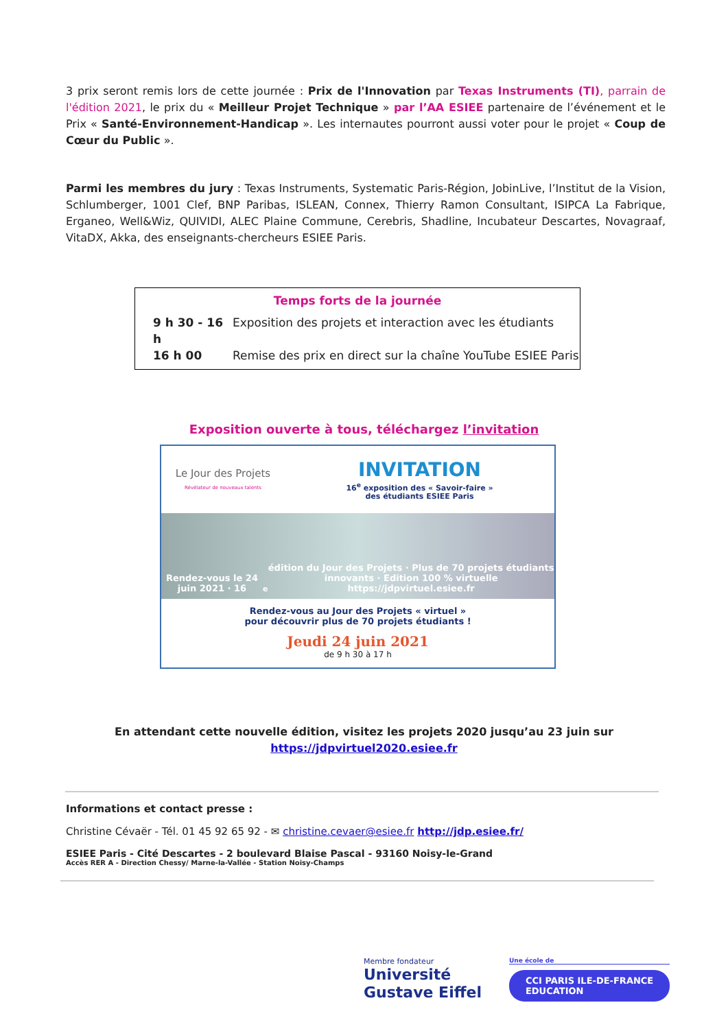3 prix seront remis lors de cette journée : Prix de l'Innovation par Texas Instruments (TI), parrain de l'édition 2021, le prix du « Meilleur Projet Technique » par l’AA ESIEE partenaire de l’événement et le Prix « Santé-Environnement-Handicap ». Les internautes pourront aussi voter pour le projet « Coup de Cœur du Public ».
Parmi les membres du jury : Texas Instruments, Systematic Paris-Région, JobinLive, l’Institut de la Vision, Schlumberger, 1001 Clef, BNP Paribas, ISLEAN, Connex, Thierry Ramon Consultant, ISIPCA La Fabrique, Erganeo, Well&Wiz, QUIVIDI, ALEC Plaine Commune, Cerebris, Shadline, Incubateur Descartes, Novagraaf, VitaDX, Akka, des enseignants-chercheurs ESIEE Paris.
Temps forts de la journée
9 h 30 - 16 h Exposition des projets et interaction avec les étudiants
16 h 00 Remise des prix en direct sur la chaîne YouTube ESIEE Paris
Exposition ouverte à tous, téléchargez l’invitation
Le Jour des Projets
Révélateur de nouveaux talents
INVITATION
16<sup>e</sup> exposition des « Savoir-faire »
des étudiants ESIEE Paris
Rendez-vous le 24 juin 2021 · 16<sup>e</sup> édition du Jour des Projets · Plus de 70 projets étudiants innovants · Edition 100 % virtuelle
https://jdpvirtuel.esiee.fr
Rendez-vous au Jour des Projets « virtuel »
pour découvrir plus de 70 projets étudiants !
Jeudi 24 juin 2021
de 9 h 30 à 17 h
En attendant cette nouvelle édition, visitez les projets 2020 jusqu’au 23 juin sur
https://jdpvirtuel2020.esiee.fr
Informations et contact presse :
Christine Cévaër - Tél. 01 45 92 65 92 - ✉ christine.cevaer@esiee.fr http://jdp.esiee.fr/
ESIEE Paris - Cité Descartes - 2 boulevard Blaise Pascal - 93160 Noisy-le-Grand
Accès RER A - Direction Chessy/ Marne-la-Vallée - Station Noisy-Champs
Membre fondateur
Université
Gustave Eiffel
Une école de
CCI PARIS ILE-DE-FRANCE
EDUCATION